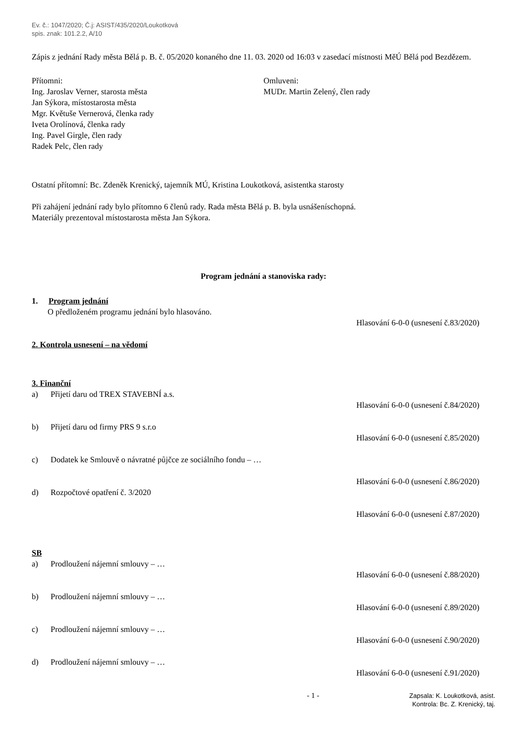Ev. č.: 1047/2020; Č.j: ASIST/435/2020/Loukotková
spis. znak: 101.2.2, A/10
Zápis z jednání Rady města Bělá p. B. č. 05/2020 konaného dne 11. 03. 2020 od 16:03 v zasedací místnosti MěÚ Bělá pod Bezdězem.
Přítomni:
Ing. Jaroslav Verner, starosta města
Jan Sýkora, místostarosta města
Mgr. Květuše Vernerová, členka rady
Iveta Orolínová, členka rady
Ing. Pavel Girgle, člen rady
Radek Pelc, člen rady
Omluveni:
MUDr. Martin Zelený, člen rady
Ostatní přítomní: Bc. Zdeněk Krenický, tajemník MÚ, Kristina Loukotková, asistentka starosty
Při zahájení jednání rady bylo přítomno 6 členů rady. Rada města Bělá p. B. byla usnášeníschopná.
Materiály prezentoval místostarosta města Jan Sýkora.
Program jednání a stanoviska rady:
1. Program jednání
O předloženém programu jednání bylo hlasováno.
Hlasování 6-0-0 (usnesení č.83/2020)
2. Kontrola usnesení – na vědomí
3. Finanční
a) Přijetí daru od TREX STAVEBNÍ a.s.
Hlasování 6-0-0 (usnesení č.84/2020)
b) Přijetí daru od firmy PRS 9 s.r.o
Hlasování 6-0-0 (usnesení č.85/2020)
c) Dodatek ke Smlouvě o návratné půjčce ze sociálního fondu – …
Hlasování 6-0-0 (usnesení č.86/2020)
d) Rozpočtové opatření č. 3/2020
Hlasování 6-0-0 (usnesení č.87/2020)
SB
a) Prodloužení nájemní smlouvy – …
Hlasování 6-0-0 (usnesení č.88/2020)
b) Prodloužení nájemní smlouvy – …
Hlasování 6-0-0 (usnesení č.89/2020)
c) Prodloužení nájemní smlouvy – …
Hlasování 6-0-0 (usnesení č.90/2020)
d) Prodloužení nájemní smlouvy – …
Hlasování 6-0-0 (usnesení č.91/2020)
- 1 -
Zapsala: K. Loukotková, asist.
Kontrola: Bc. Z. Krenický, taj.